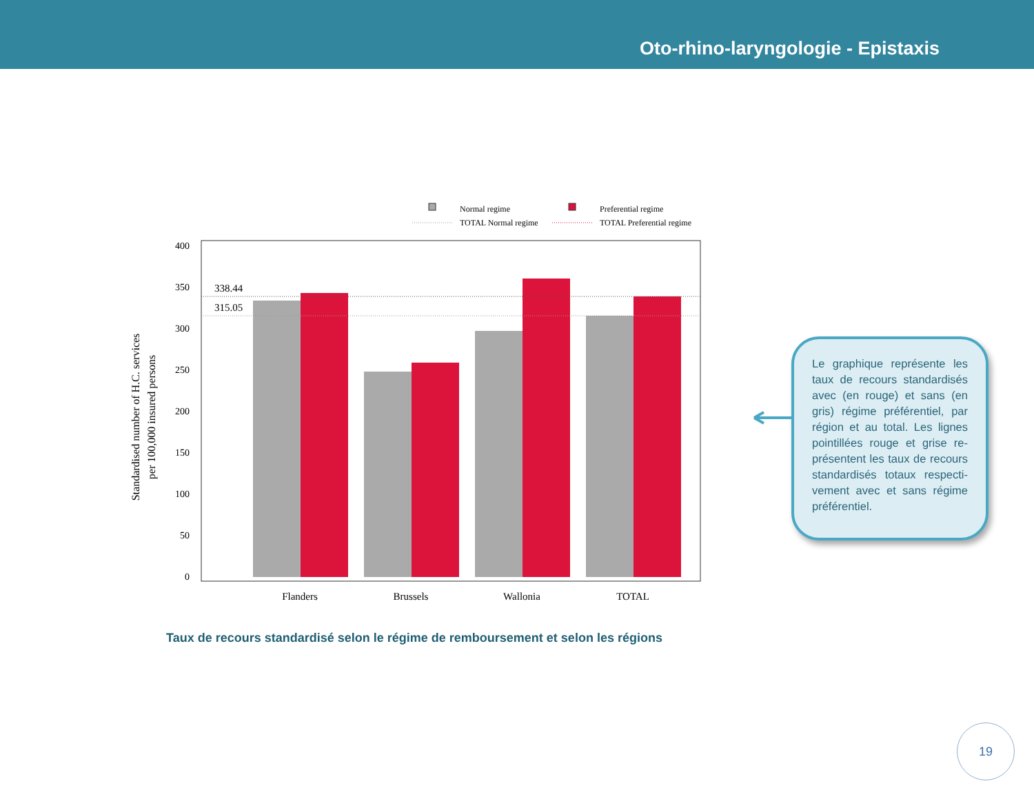Oto-rhino-laryngologie - Epistaxis
Normal regime
Preferential regime
TOTAL Normal regime
TOTAL Preferential regime
400
350
300
250
200
150
100
50
0
338.44
315.05
Flanders
Brussels
Wallonia
TOTAL
Standardised number of H.C. services
per 100,000 insured persons
Le graphique représente les taux de recours standardisés avec (en rouge) et sans (en gris) régime préférentiel, par région et au total. Les lignes pointillées rouge et grise re­présentent les taux de recours standardisés totaux respecti­vement avec et sans régime préférentiel.
Taux de recours standardisé selon le régime de remboursement et selon les régions
19